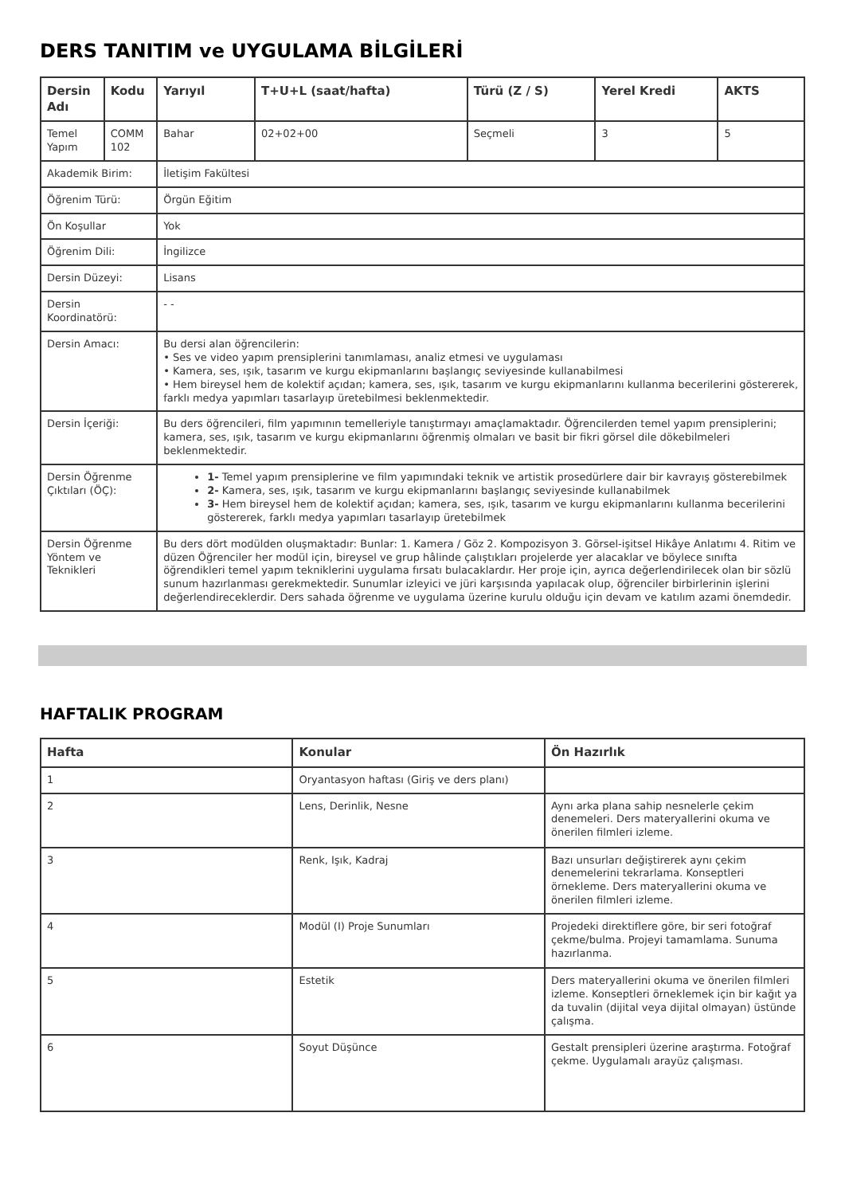DERS TANITIM ve UYGULAMA BİLGİLERİ
| Dersin Adı | Kodu | Yarıyıl | T+U+L (saat/hafta) | Türü (Z / S) | Yerel Kredi | AKTS |
| --- | --- | --- | --- | --- | --- | --- |
| Temel Yapım | COMM 102 | Bahar | 02+02+00 | Seçmeli | 3 | 5 |
| Akademik Birim: | | İletişim Fakültesi | | | | |
| Öğrenim Türü: | | Örgün Eğitim | | | | |
| Ön Koşullar | | Yok | | | | |
| Öğrenim Dili: | | İngilizce | | | | |
| Dersin Düzeyi: | | Lisans | | | | |
| Dersin Koordinatörü: | | - - | | | | |
| Dersin Amacı: | | Bu dersi alan öğrencilerin: • Ses ve video yapım prensiplerini tanımlaması, analiz etmesi ve uygulaması • Kamera, ses, ışık, tasarım ve kurgu ekipmanlarını başlangıç seviyesinde kullanabilmesi • Hem bireysel hem de kolektif açıdan; kamera, ses, ışık, tasarım ve kurgu ekipmanlarını kullanma becerilerini göstererek, farklı medya yapımları tasarlayıp üretebilmesi beklenmektedir. | | | | |
| Dersin İçeriği: | | Bu ders öğrencileri, film yapımının temelleriyle tanıştırmayı amaçlamaktadır. Öğrencilerden temel yapım prensiplerini; kamera, ses, ışık, tasarım ve kurgu ekipmanlarını öğrenmiş olmaları ve basit bir fikri görsel dile dökebilmeleri beklenmektedir. | | | | |
| Dersin Öğrenme Çıktıları (ÖÇ): | | 1- Temel yapım prensiplerine ve film yapımındaki teknik ve artistik prosedürlere dair bir kavrayış gösterebilmek 2- Kamera, ses, ışık, tasarım ve kurgu ekipmanlarını başlangıç seviyesinde kullanabilmek 3- Hem bireysel hem de kolektif açıdan; kamera, ses, ışık, tasarım ve kurgu ekipmanlarını kullanma becerilerini göstererek, farklı medya yapımları tasarlayıp üretebilmek | | | | |
| Dersin Öğrenme Yöntem ve Teknikleri | | Bu ders dört modülden oluşmaktadır: Bunlar: 1. Kamera / Göz 2. Kompozisyon 3. Görsel-işitsel Hikâye Anlatımı 4. Ritim ve düzen Öğrenciler her modül için, bireysel ve grup hâlinde çalıştıkları projelerde yer alacaklar ve böylece sınıfta öğrendikleri temel yapım tekniklerini uygulama fırsatı bulacaklardır. Her proje için, ayrıca değerlendirilecek olan bir sözlü sunum hazırlanması gerekmektedir. Sunumlar izleyici ve jüri karşısında yapılacak olup, öğrenciler birbirlerinin işlerini değerlendireceklerdir. Ders sahada öğrenme ve uygulama üzerine kurulu olduğu için devam ve katılım azami önemdedir. | | | | |
HAFTALIK PROGRAM
| Hafta | Konular | Ön Hazırlık |
| --- | --- | --- |
| 1 | Oryantasyon haftası (Giriş ve ders planı) | |
| 2 | Lens, Derinlik, Nesne | Aynı arka plana sahip nesnelerle çekim denemeleri. Ders materyallerini okuma ve önerilen filmleri izleme. |
| 3 | Renk, Işık, Kadraj | Bazı unsurları değiştirerek aynı çekim denemelerini tekrarlama. Konseptleri örnekleme. Ders materyallerini okuma ve önerilen filmleri izleme. |
| 4 | Modül (I) Proje Sunumları | Projedeki direktiflere göre, bir seri fotoğraf çekme/bulma. Projeyi tamamlama. Sunuma hazırlanma. |
| 5 | Estetik | Ders materyallerini okuma ve önerilen filmleri izleme. Konseptleri örneklemek için bir kağıt ya da tuvalin (dijital veya dijital olmayan) üstünde çalışma. |
| 6 | Soyut Düşünce | Gestalt prensipleri üzerine araştırma. Fotoğraf çekme. Uygulamalı arayüz çalışması. |